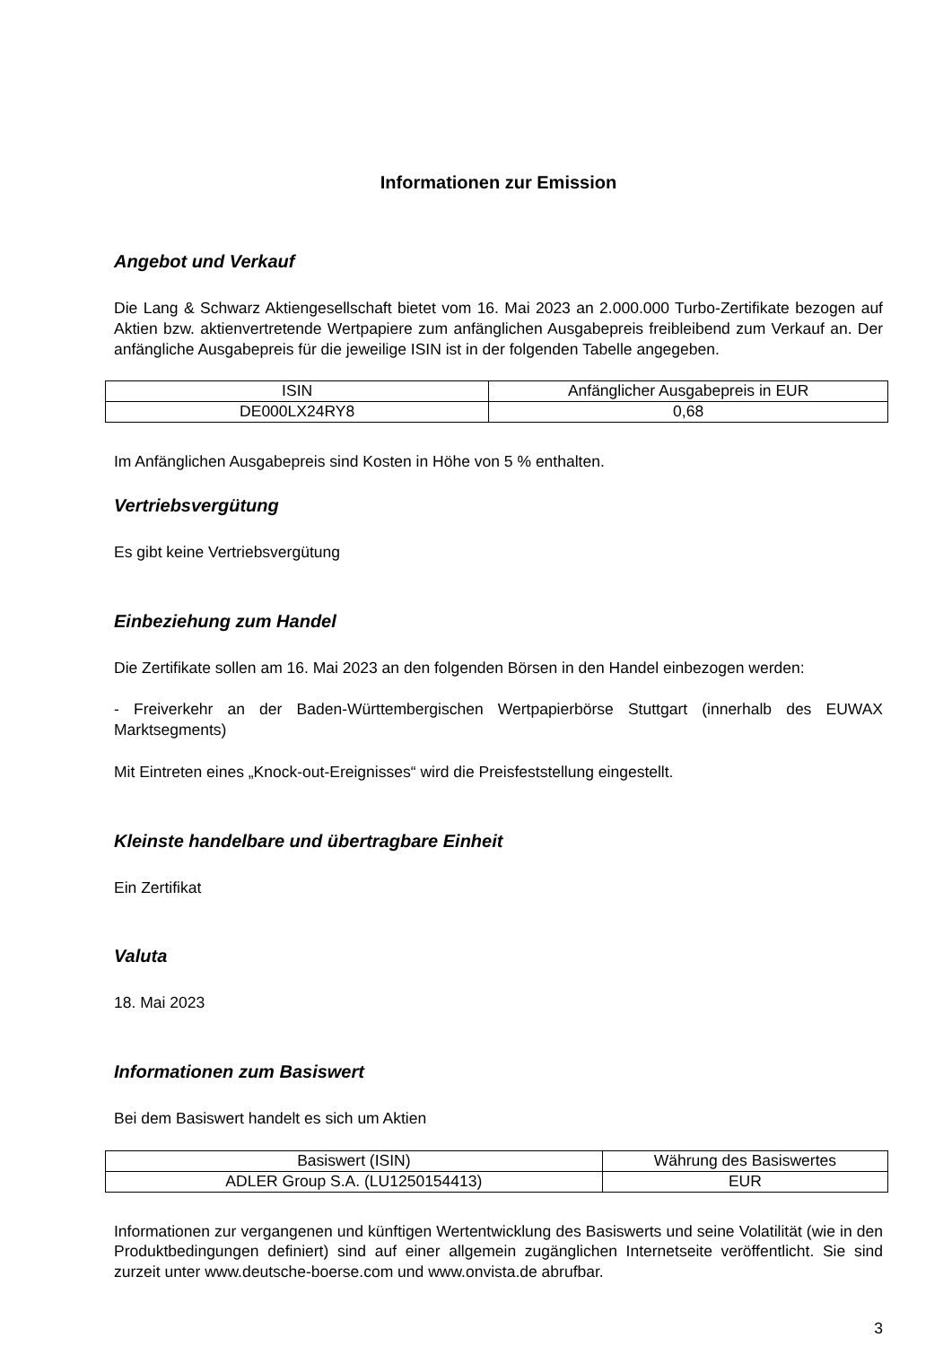Informationen zur Emission
Angebot und Verkauf
Die Lang & Schwarz Aktiengesellschaft bietet vom 16. Mai 2023 an 2.000.000 Turbo-Zertifikate bezogen auf Aktien bzw. aktienvertretende Wertpapiere zum anfänglichen Ausgabepreis freibleibend zum Verkauf an. Der anfängliche Ausgabepreis für die jeweilige ISIN ist in der folgenden Tabelle angegeben.
| ISIN | Anfänglicher Ausgabepreis in EUR |
| DE000LX24RY8 | 0,68 |
Im Anfänglichen Ausgabepreis sind Kosten in Höhe von 5 % enthalten.
Vertriebsvergütung
Es gibt keine Vertriebsvergütung
Einbeziehung zum Handel
Die Zertifikate sollen am 16. Mai 2023 an den folgenden Börsen in den Handel einbezogen werden:
- Freiverkehr an der Baden-Württembergischen Wertpapierbörse Stuttgart (innerhalb des EUWAX Marktsegments)
Mit Eintreten eines „Knock-out-Ereignisses“ wird die Preisfeststellung eingestellt.
Kleinste handelbare und übertragbare Einheit
Ein Zertifikat
Valuta
18. Mai 2023
Informationen zum Basiswert
Bei dem Basiswert handelt es sich um Aktien
| Basiswert (ISIN) | Währung des Basiswertes |
| ADLER Group S.A. (LU1250154413) | EUR |
Informationen zur vergangenen und künftigen Wertentwicklung des Basiswerts und seine Volatilität (wie in den Produktbedingungen definiert) sind auf einer allgemein zugänglichen Internetseite veröffentlicht. Sie sind zurzeit unter www.deutsche-boerse.com und www.onvista.de abrufbar.
3